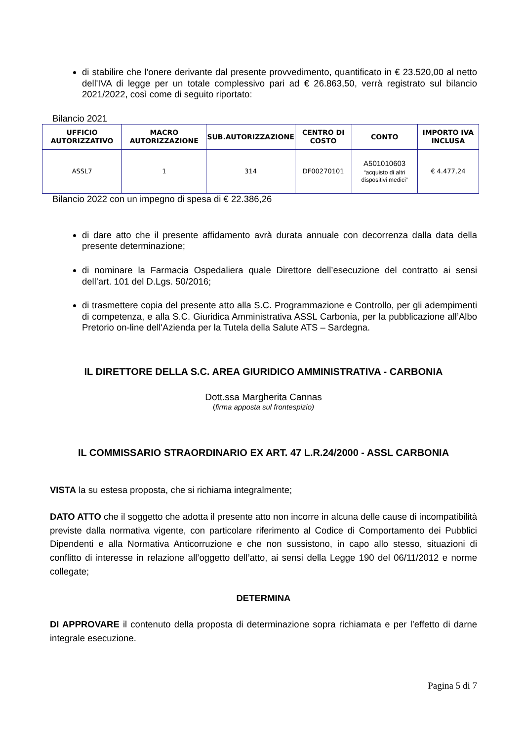di stabilire che l'onere derivante dal presente provvedimento, quantificato in € 23.520,00 al netto dell'IVA di legge per un totale complessivo pari ad € 26.863,50, verrà registrato sul bilancio 2021/2022, così come di seguito riportato:
Bilancio 2021
| UFFICIO AUTORIZZATIVO | MACRO AUTORIZZAZIONE | SUB.AUTORIZZAZIONE | CENTRO DI COSTO | CONTO | IMPORTO IVA INCLUSA |
| --- | --- | --- | --- | --- | --- |
| ASSL7 | 1 | 314 | DF00270101 | A501010603 “acquisto di altri dispositivi medici” | € 4.477,24 |
Bilancio 2022 con un impegno di spesa di € 22.386,26
di dare atto che il presente affidamento avrà durata annuale con decorrenza dalla data della presente determinazione;
di nominare la Farmacia Ospedaliera quale Direttore dell’esecuzione del contratto ai sensi dell’art. 101 del D.Lgs. 50/2016;
di trasmettere copia del presente atto alla S.C. Programmazione e Controllo, per gli adempimenti di competenza, e alla S.C. Giuridica Amministrativa ASSL Carbonia, per la pubblicazione all’Albo Pretorio on-line dell'Azienda per la Tutela della Salute ATS – Sardegna.
IL DIRETTORE DELLA S.C. AREA GIURIDICO AMMINISTRATIVA - CARBONIA
Dott.ssa Margherita Cannas
(firma apposta sul frontespizio)
IL COMMISSARIO STRAORDINARIO EX ART. 47 L.R.24/2000 - ASSL CARBONIA
VISTA la su estesa proposta, che si richiama integralmente;
DATO ATTO che il soggetto che adotta il presente atto non incorre in alcuna delle cause di incompatibilità previste dalla normativa vigente, con particolare riferimento al Codice di Comportamento dei Pubblici Dipendenti e alla Normativa Anticorruzione e che non sussistono, in capo allo stesso, situazioni di conflitto di interesse in relazione all’oggetto dell’atto, ai sensi della Legge 190 del 06/11/2012 e norme collegate;
DETERMINA
DI APPROVARE il contenuto della proposta di determinazione sopra richiamata e per l’effetto di darne integrale esecuzione.
Pagina 5 di 7